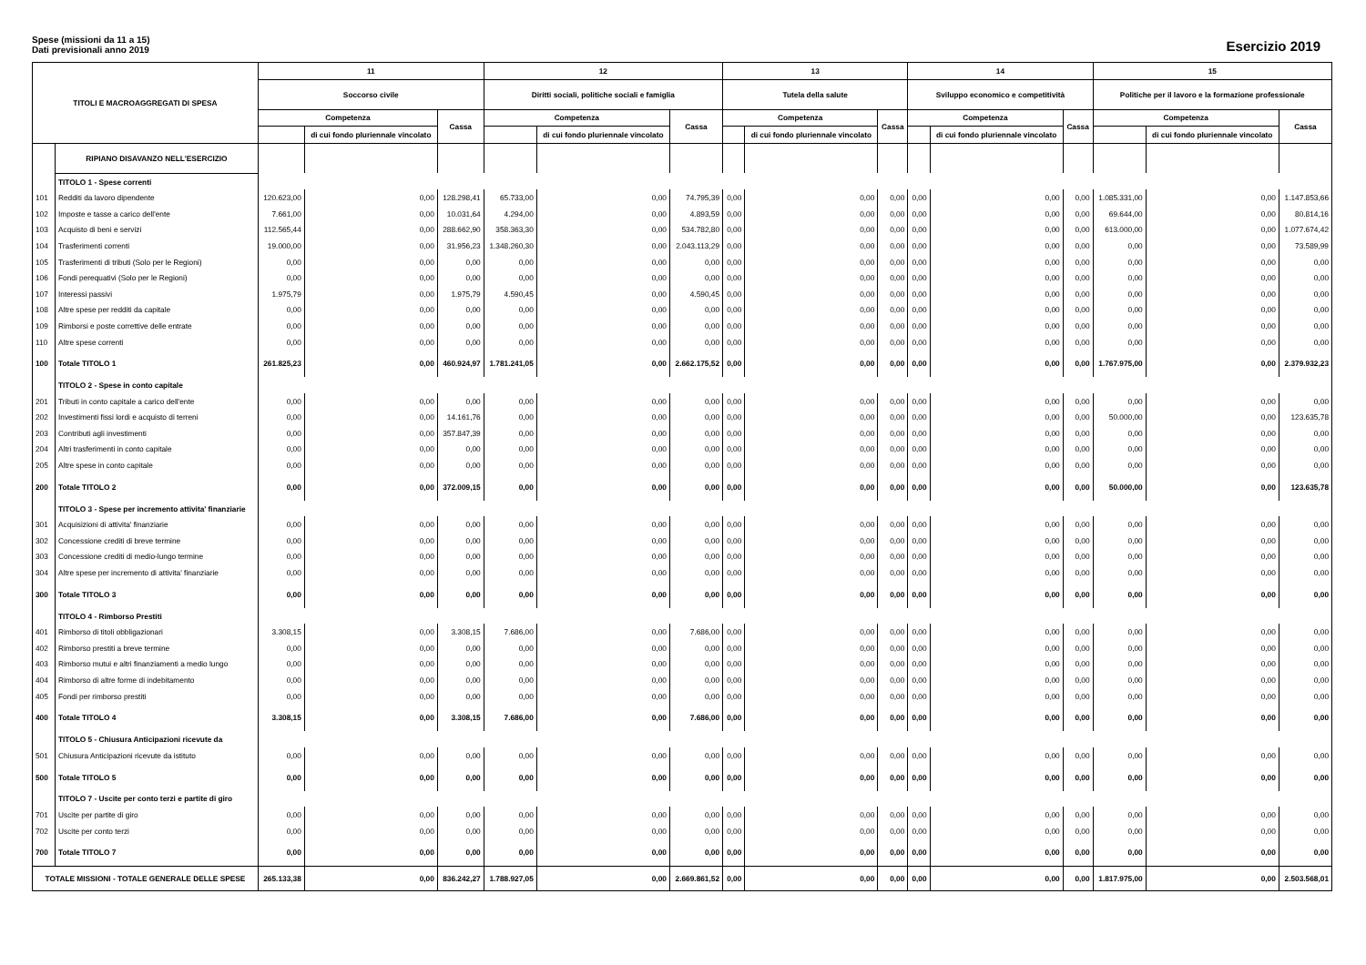Spese (missioni da 11 a 15)
Dati previsionali anno 2019
Esercizio 2019
| TITOLI E MACROAGGREGATI DI SPESA | | 11 | | | 12 | | | 13 | | | 14 | | | 15 | | |
| --- | --- | --- | --- | --- | --- | --- | --- | --- | --- | --- | --- | --- | --- | --- | --- | --- |
| | | Soccorso civile | | | Diritti sociali, politiche sociali e famiglia | | | Tutela della salute | | | Sviluppo economico e competitività | | | Politiche per il lavoro e la formazione professionale | | |
| | | Competenza | | Cassa | Competenza | | Cassa | Competenza | | Cassa | Competenza | | Cassa | Competenza | | Cassa |
| | | | di cui fondo pluriennale vincolato | | | di cui fondo pluriennale vincolato | | | di cui fondo pluriennale vincolato | | | di cui fondo pluriennale vincolato | | | di cui fondo pluriennale vincolato | |
| | RIPIANO DISAVANZO NELL'ESERCIZIO | | | | | | | | | | | | | | | |
| | TITOLO 1 - Spese correnti | | | | | | | | | | | | | | | |
| 101 | Redditi da lavoro dipendente | 120.623,00 | 0,00 | 128.298,41 | 65.733,00 | 0,00 | 74.795,39 | 0,00 | 0,00 | 0,00 | 0,00 | 0,00 | 0,00 | 1.085.331,00 | 0,00 | 1.147.853,66 |
| 102 | Imposte e tasse a carico dell'ente | 7.661,00 | 0,00 | 10.031,64 | 4.294,00 | 0,00 | 4.893,59 | 0,00 | 0,00 | 0,00 | 0,00 | 0,00 | 0,00 | 69.644,00 | 0,00 | 80.814,16 |
| 103 | Acquisto di beni e servizi | 112.565,44 | 0,00 | 288.662,90 | 358.363,30 | 0,00 | 534.782,80 | 0,00 | 0,00 | 0,00 | 0,00 | 0,00 | 0,00 | 613.000,00 | 0,00 | 1.077.674,42 |
| 104 | Trasferimenti correnti | 19.000,00 | 0,00 | 31.956,23 | 1.348.260,30 | 0,00 | 2.043.113,29 | 0,00 | 0,00 | 0,00 | 0,00 | 0,00 | 0,00 | 0,00 | 0,00 | 73.589,99 |
| 105 | Trasferimenti di tributi (Solo per le Regioni) | 0,00 | 0,00 | 0,00 | 0,00 | 0,00 | 0,00 | 0,00 | 0,00 | 0,00 | 0,00 | 0,00 | 0,00 | 0,00 | 0,00 | 0,00 |
| 106 | Fondi perequativi (Solo per le Regioni) | 0,00 | 0,00 | 0,00 | 0,00 | 0,00 | 0,00 | 0,00 | 0,00 | 0,00 | 0,00 | 0,00 | 0,00 | 0,00 | 0,00 | 0,00 |
| 107 | Interessi passivi | 1.975,79 | 0,00 | 1.975,79 | 4.590,45 | 0,00 | 4.590,45 | 0,00 | 0,00 | 0,00 | 0,00 | 0,00 | 0,00 | 0,00 | 0,00 | 0,00 |
| 108 | Altre spese per redditi da capitale | 0,00 | 0,00 | 0,00 | 0,00 | 0,00 | 0,00 | 0,00 | 0,00 | 0,00 | 0,00 | 0,00 | 0,00 | 0,00 | 0,00 | 0,00 |
| 109 | Rimborsi e poste correttive delle entrate | 0,00 | 0,00 | 0,00 | 0,00 | 0,00 | 0,00 | 0,00 | 0,00 | 0,00 | 0,00 | 0,00 | 0,00 | 0,00 | 0,00 | 0,00 |
| 110 | Altre spese correnti | 0,00 | 0,00 | 0,00 | 0,00 | 0,00 | 0,00 | 0,00 | 0,00 | 0,00 | 0,00 | 0,00 | 0,00 | 0,00 | 0,00 | 0,00 |
| 100 | Totale TITOLO 1 | 261.825,23 | 0,00 | 460.924,97 | 1.781.241,05 | 0,00 | 2.662.175,52 | 0,00 | 0,00 | 0,00 | 0,00 | 0,00 | 0,00 | 1.767.975,00 | 0,00 | 2.379.932,23 |
| | TITOLO 2 - Spese in conto capitale | | | | | | | | | | | | | | | |
| 201 | Tributi in conto capitale a carico dell'ente | 0,00 | 0,00 | 0,00 | 0,00 | 0,00 | 0,00 | 0,00 | 0,00 | 0,00 | 0,00 | 0,00 | 0,00 | 0,00 | 0,00 | 0,00 |
| 202 | Investimenti fissi lordi e acquisto di terreni | 0,00 | 0,00 | 14.161,76 | 0,00 | 0,00 | 0,00 | 0,00 | 0,00 | 0,00 | 0,00 | 0,00 | 0,00 | 50.000,00 | 0,00 | 123.635,78 |
| 203 | Contributi agli investimenti | 0,00 | 0,00 | 357.847,39 | 0,00 | 0,00 | 0,00 | 0,00 | 0,00 | 0,00 | 0,00 | 0,00 | 0,00 | 0,00 | 0,00 | 0,00 |
| 204 | Altri trasferimenti in conto capitale | 0,00 | 0,00 | 0,00 | 0,00 | 0,00 | 0,00 | 0,00 | 0,00 | 0,00 | 0,00 | 0,00 | 0,00 | 0,00 | 0,00 | 0,00 |
| 205 | Altre spese in conto capitale | 0,00 | 0,00 | 0,00 | 0,00 | 0,00 | 0,00 | 0,00 | 0,00 | 0,00 | 0,00 | 0,00 | 0,00 | 0,00 | 0,00 | 0,00 |
| 200 | Totale TITOLO 2 | 0,00 | 0,00 | 372.009,15 | 0,00 | 0,00 | 0,00 | 0,00 | 0,00 | 0,00 | 0,00 | 0,00 | 0,00 | 50.000,00 | 0,00 | 123.635,78 |
| | TITOLO 3 - Spese per incremento attivita' finanziarie | | | | | | | | | | | | | | | |
| 301 | Acquisizioni di attivita' finanziarie | 0,00 | 0,00 | 0,00 | 0,00 | 0,00 | 0,00 | 0,00 | 0,00 | 0,00 | 0,00 | 0,00 | 0,00 | 0,00 | 0,00 | 0,00 |
| 302 | Concessione crediti di breve termine | 0,00 | 0,00 | 0,00 | 0,00 | 0,00 | 0,00 | 0,00 | 0,00 | 0,00 | 0,00 | 0,00 | 0,00 | 0,00 | 0,00 | 0,00 |
| 303 | Concessione crediti di medio-lungo termine | 0,00 | 0,00 | 0,00 | 0,00 | 0,00 | 0,00 | 0,00 | 0,00 | 0,00 | 0,00 | 0,00 | 0,00 | 0,00 | 0,00 | 0,00 |
| 304 | Altre spese per incremento di attivita' finanziarie | 0,00 | 0,00 | 0,00 | 0,00 | 0,00 | 0,00 | 0,00 | 0,00 | 0,00 | 0,00 | 0,00 | 0,00 | 0,00 | 0,00 | 0,00 |
| 300 | Totale TITOLO 3 | 0,00 | 0,00 | 0,00 | 0,00 | 0,00 | 0,00 | 0,00 | 0,00 | 0,00 | 0,00 | 0,00 | 0,00 | 0,00 | 0,00 | 0,00 |
| | TITOLO 4 - Rimborso Prestiti | | | | | | | | | | | | | | | |
| 401 | Rimborso di titoli obbligazionari | 3.308,15 | 0,00 | 3.308,15 | 7.686,00 | 0,00 | 7.686,00 | 0,00 | 0,00 | 0,00 | 0,00 | 0,00 | 0,00 | 0,00 | 0,00 | 0,00 |
| 402 | Rimborso prestiti a breve termine | 0,00 | 0,00 | 0,00 | 0,00 | 0,00 | 0,00 | 0,00 | 0,00 | 0,00 | 0,00 | 0,00 | 0,00 | 0,00 | 0,00 | 0,00 |
| 403 | Rimborso mutui e altri finanziamenti a medio lungo | 0,00 | 0,00 | 0,00 | 0,00 | 0,00 | 0,00 | 0,00 | 0,00 | 0,00 | 0,00 | 0,00 | 0,00 | 0,00 | 0,00 | 0,00 |
| 404 | Rimborso di altre forme di indebitamento | 0,00 | 0,00 | 0,00 | 0,00 | 0,00 | 0,00 | 0,00 | 0,00 | 0,00 | 0,00 | 0,00 | 0,00 | 0,00 | 0,00 | 0,00 |
| 405 | Fondi per rimborso prestiti | 0,00 | 0,00 | 0,00 | 0,00 | 0,00 | 0,00 | 0,00 | 0,00 | 0,00 | 0,00 | 0,00 | 0,00 | 0,00 | 0,00 | 0,00 |
| 400 | Totale TITOLO 4 | 3.308,15 | 0,00 | 3.308,15 | 7.686,00 | 0,00 | 7.686,00 | 0,00 | 0,00 | 0,00 | 0,00 | 0,00 | 0,00 | 0,00 | 0,00 | 0,00 |
| | TITOLO 5 - Chiusura Anticipazioni ricevute da | | | | | | | | | | | | | | | |
| 501 | Chiusura Anticipazioni ricevute da istituto | 0,00 | 0,00 | 0,00 | 0,00 | 0,00 | 0,00 | 0,00 | 0,00 | 0,00 | 0,00 | 0,00 | 0,00 | 0,00 | 0,00 | 0,00 |
| 500 | Totale TITOLO 5 | 0,00 | 0,00 | 0,00 | 0,00 | 0,00 | 0,00 | 0,00 | 0,00 | 0,00 | 0,00 | 0,00 | 0,00 | 0,00 | 0,00 | 0,00 |
| | TITOLO 7 - Uscite per conto terzi e partite di giro | | | | | | | | | | | | | | | |
| 701 | Uscite per partite di giro | 0,00 | 0,00 | 0,00 | 0,00 | 0,00 | 0,00 | 0,00 | 0,00 | 0,00 | 0,00 | 0,00 | 0,00 | 0,00 | 0,00 | 0,00 |
| 702 | Uscite per conto terzi | 0,00 | 0,00 | 0,00 | 0,00 | 0,00 | 0,00 | 0,00 | 0,00 | 0,00 | 0,00 | 0,00 | 0,00 | 0,00 | 0,00 | 0,00 |
| 700 | Totale TITOLO 7 | 0,00 | 0,00 | 0,00 | 0,00 | 0,00 | 0,00 | 0,00 | 0,00 | 0,00 | 0,00 | 0,00 | 0,00 | 0,00 | 0,00 | 0,00 |
| TOTALE MISSIONI - TOTALE GENERALE DELLE SPESE | | 265.133,38 | 0,00 | 836.242,27 | 1.788.927,05 | 0,00 | 2.669.861,52 | 0,00 | 0,00 | 0,00 | 0,00 | 0,00 | 0,00 | 1.817.975,00 | 0,00 | 2.503.568,01 |